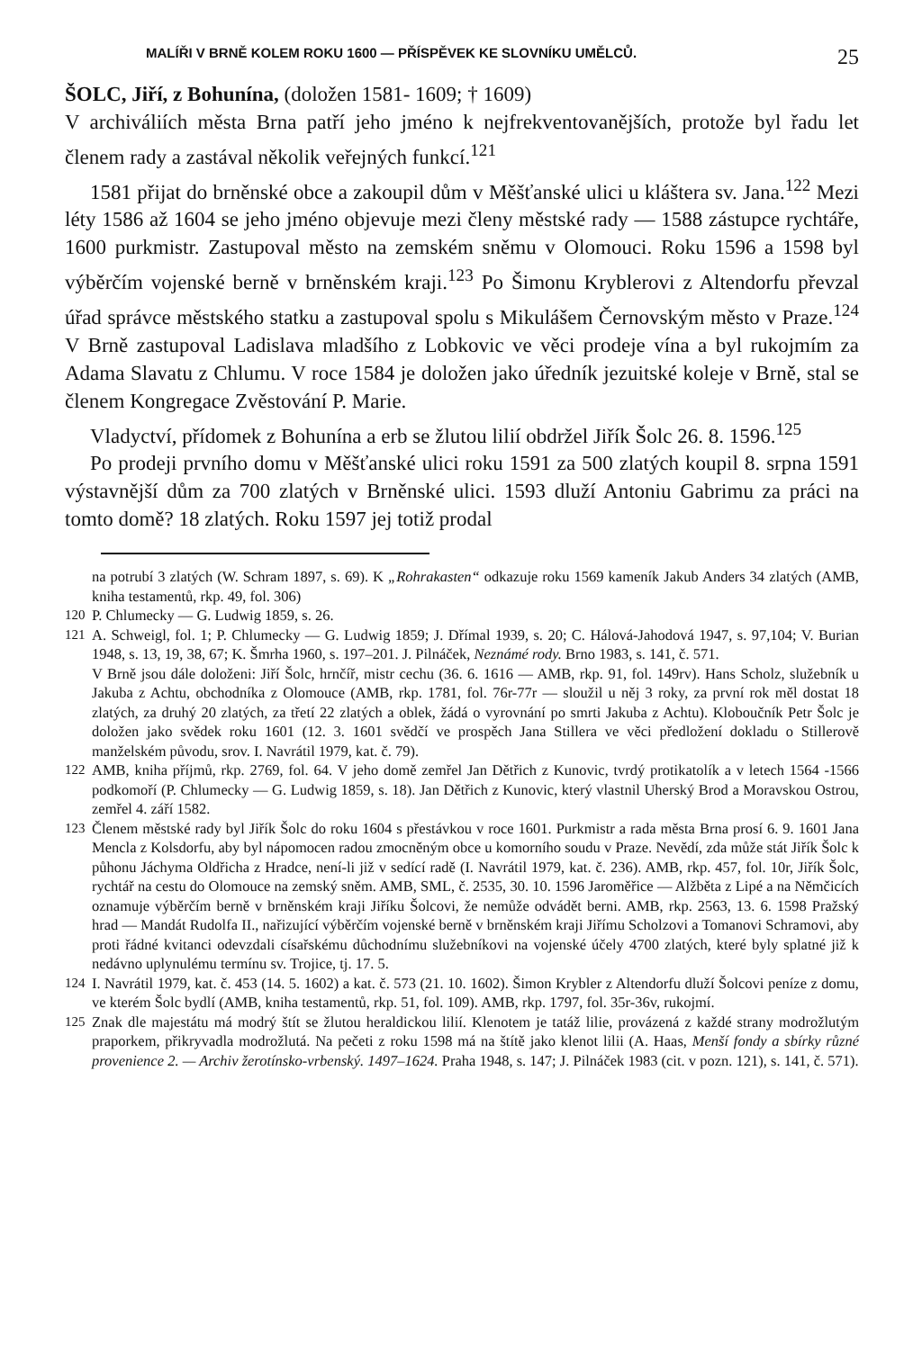MALÍŘI V BRNĚ KOLEM ROKU 1600 — PŘÍSPĚVEK KE SLOVNÍKU UMĚLCŮ. 25
ŠOLC, Jiří, z Bohunína, (doložen 1581- 1609; † 1609)
V archiváliích města Brna patří jeho jméno k nejfrekventovanějších, protože byl řadu let členem rady a zastával několik veřejných funkcí.<sup>121</sup>
1581 přijat do brněnské obce a zakoupil dům v Měšťanské ulici u kláštera sv. Jana.<sup>122</sup> Mezi léty 1586 až 1604 se jeho jméno objevuje mezi členy městské rady — 1588 zástupce rychtáře, 1600 purkmistr. Zastupoval město na zemském sněmu v Olomouci. Roku 1596 a 1598 byl výběrčím vojenské berně v brněnském kraji.<sup>123</sup> Po Šimonu Kryblerovi z Altendorfu převzal úřad správce městského statku a zastupoval spolu s Mikulášem Černovským město v Praze.<sup>124</sup> V Brně zastupoval Ladislava mladšího z Lobkovic ve věci prodeje vína a byl rukojmím za Adama Slavatu z Chlumu. V roce 1584 je doložen jako úředník jezuitské koleje v Brně, stal se členem Kongregace Zvěstování P. Marie.
Vladyctví, přídomek z Bohunína a erb se žlutou lilií obdržel Jiřík Šolc 26. 8. 1596.<sup>125</sup>
Po prodeji prvního domu v Měšťanské ulici roku 1591 za 500 zlatých koupil 8. srpna 1591 výstavnější dům za 700 zlatých v Brněnské ulici. 1593 dluží Antoniu Gabrimu za práci na tomto domě? 18 zlatých. Roku 1597 jej totiž prodal
na potrubí 3 zlatých (W. Schram 1897, s. 69). K „Rohrakasten“ odkazuje roku 1569 kameník Jakub Anders 34 zlatých (AMB, kniha testamentů, rkp. 49, fol. 306)
120 P. Chlumecky — G. Ludwig 1859, s. 26.
121 A. Schweigl, fol. 1; P. Chlumecky — G. Ludwig 1859; J. Dřímal 1939, s. 20; C. Hálová-Jahodová 1947, s. 97,104; V. Burian 1948, s. 13, 19, 38, 67; K. Šmrha 1960, s. 197–201. J. Pilnáček, Neznámé rody. Brno 1983, s. 141, č. 571.
V Brně jsou dále doloženi: Jiří Šolc, hrnčíř, mistr cechu (36. 6. 1616 — AMB, rkp. 91, fol. 149rv). Hans Scholz, služebník u Jakuba z Achtu, obchodníka z Olomouce (AMB, rkp. 1781, fol. 76r-77r — sloužil u něj 3 roky, za první rok měl dostat 18 zlatých, za druhý 20 zlatých, za třetí 22 zlatých a oblek, žádá o vyrovnání po smrti Jakuba z Achtu). Kloboučník Petr Šolc je doložen jako svědek roku 1601 (12. 3. 1601 svědčí ve prospěch Jana Stillera ve věci předložení dokladu o Stillerově manželském původu, srov. I. Navrátil 1979, kat. č. 79).
122 AMB, kniha příjmů, rkp. 2769, fol. 64. V jeho domě zemřel Jan Dětřich z Kunovic, tvrdý protikatolík a v letech 1564 -1566 podkomoří (P. Chlumecky — G. Ludwig 1859, s. 18). Jan Dětřich z Kunovic, který vlastnil Uherský Brod a Moravskou Ostrou, zemřel 4. září 1582.
123 Členem městské rady byl Jiřík Šolc do roku 1604 s přestávkou v roce 1601. Purkmistr a rada města Brna prosí 6. 9. 1601 Jana Mencla z Kolsdorfu, aby byl nápomocen radou zmocněným obce u komorního soudu v Praze. Nevědí, zda může stát Jiřík Šolc k půhonu Jáchyma Oldřicha z Hradce, není-li již v sedící radě (I. Navrátil 1979, kat. č. 236). AMB, rkp. 457, fol. 10r, Jiřík Šolc, rychtář na cestu do Olomouce na zemský sněm. AMB, SML, č. 2535, 30. 10. 1596 Jaroměřice — Alžběta z Lipé a na Němčicích oznamuje výběrčím berně v brněnském kraji Jiříku Šolcovi, že nemůže odvádět berni. AMB, rkp. 2563, 13. 6. 1598 Pražský hrad — Mandát Rudolfa II., nařizující výběrčím vojenské berně v brněnském kraji Jiřímu Scholzovi a Tomanovi Schramovi, aby proti řádné kvitanci odevzdali císařskému důchodnímu služebníkovi na vojenské účely 4700 zlatých, které byly splatné již k nedávno uplynulému termínu sv. Trojice, tj. 17. 5.
124 I. Navrátil 1979, kat. č. 453 (14. 5. 1602) a kat. č. 573 (21. 10. 1602). Šimon Krybler z Altendorfu dluží Šolcovi peníze z domu, ve kterém Šolc bydlí (AMB, kniha testamentů, rkp. 51, fol. 109). AMB, rkp. 1797, fol. 35r-36v, rukojmí.
125 Znak dle majestátu má modrý štít se žlutou heraldickou lilií. Klenotem je tatáž lilie, provázená z každé strany modrožlutým praporkem, přikryvadla modrožlutá. Na pečeti z roku 1598 má na štítě jako klenot lilii (A. Haas, Menší fondy a sbírky různé provenience 2. — Archiv žerotínsko-vrbenský. 1497–1624. Praha 1948, s. 147; J. Pilnáček 1983 (cit. v pozn. 121), s. 141, č. 571).